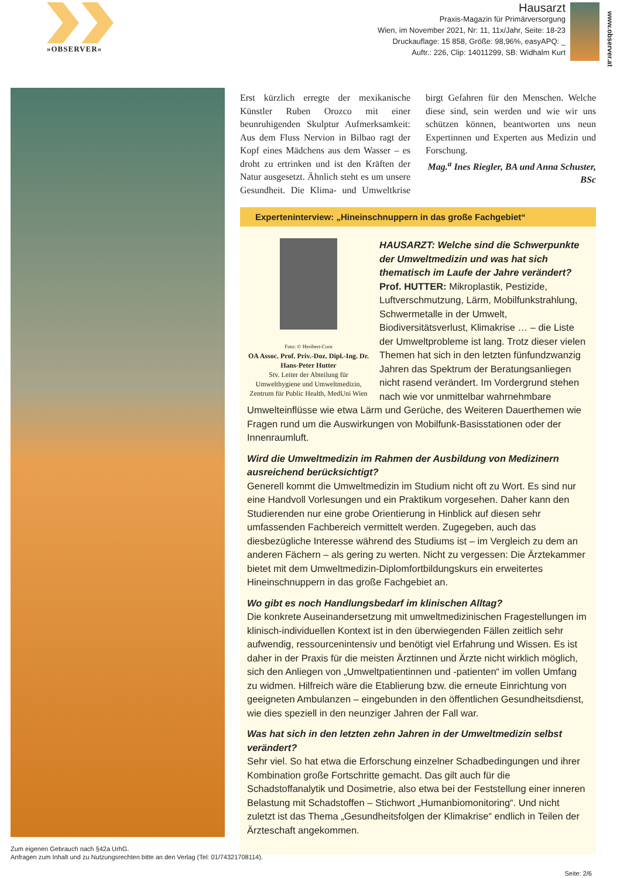»OBSERVER«
Hausarzt
Praxis-Magazin für Primärversorgung
Wien, im November 2021, Nr: 11, 11x/Jahr, Seite: 18-23
Druckauflage: 15 858, Größe: 98,96%, easyAPQ: _
Auftr.: 226, Clip: 14011299, SB: Widhalm Kurt
www.observer.at
Erst kürzlich erregte der mexikanische Künstler Ruben Orozco mit einer beunruhigenden Skulptur Aufmerksamkeit: Aus dem Fluss Nervion in Bilbao ragt der Kopf eines Mädchens aus dem Wasser – es droht zu ertrinken und ist den Kräften der Natur ausgesetzt. Ähnlich steht es um unsere Gesundheit. Die Klima- und Umweltkrise birgt Gefahren für den Menschen. Welche diese sind, sein werden und wie wir uns schützen können, beantworten uns neun Expertinnen und Experten aus Medizin und Forschung.
Mag.<sup>a</sup> Ines Riegler, BA und Anna Schuster, BSc
Experteninterview: „Hineinschnuppern in das große Fachgebiet“
Foto: © Heribert-Corn
OA Assoc. Prof. Priv.-Doz. Dipl.-Ing. Dr. Hans-Peter Hutter
Stv. Leiter der Abteilung für Umwelthygiene und Umweltmedizin, Zentrum für Public Health, MedUni Wien
HAUSARZT: Welche sind die Schwerpunkte der Umweltmedizin und was hat sich thematisch im Laufe der Jahre verändert?
Prof. HUTTER: Mikroplastik, Pestizide, Luftverschmutzung, Lärm, Mobilfunkstrahlung, Schwermetalle in der Umwelt, Biodiversitätsverlust, Klimakrise … – die Liste der Umweltprobleme ist lang. Trotz dieser vielen Themen hat sich in den letzten fünfundzwanzig Jahren das Spektrum der Beratungsanliegen nicht rasend verändert. Im Vordergrund stehen nach wie vor unmittelbar wahrnehmbare Umwelteinflüsse wie etwa Lärm und Gerüche, des Weiteren Dauerthemen wie Fragen rund um die Auswirkungen von Mobilfunk-Basisstationen oder der Innenraumluft.
Wird die Umweltmedizin im Rahmen der Ausbildung von Medizinern ausreichend berücksichtigt?
Generell kommt die Umweltmedizin im Studium nicht oft zu Wort. Es sind nur eine Handvoll Vorlesungen und ein Praktikum vorgesehen. Daher kann den Studierenden nur eine grobe Orientierung in Hinblick auf diesen sehr umfassenden Fachbereich vermittelt werden. Zugegeben, auch das diesbezügliche Interesse während des Studiums ist – im Vergleich zu dem an anderen Fächern – als gering zu werten. Nicht zu vergessen: Die Ärztekammer bietet mit dem Umweltmedizin-Diplomfortbildungskurs ein erweitertes Hineinschnuppern in das große Fachgebiet an.
Wo gibt es noch Handlungsbedarf im klinischen Alltag?
Die konkrete Auseinandersetzung mit umweltmedizinischen Fragestellungen im klinisch-individuellen Kontext ist in den überwiegenden Fällen zeitlich sehr aufwendig, ressourcenintensiv und benötigt viel Erfahrung und Wissen. Es ist daher in der Praxis für die meisten Ärztinnen und Ärzte nicht wirklich möglich, sich den Anliegen von „Umweltpatientinnen und -patienten“ im vollen Umfang zu widmen. Hilfreich wäre die Etablierung bzw. die erneute Einrichtung von geeigneten Ambulanzen – eingebunden in den öffentlichen Gesundheitsdienst, wie dies speziell in den neunziger Jahren der Fall war.
Was hat sich in den letzten zehn Jahren in der Umweltmedizin selbst verändert?
Sehr viel. So hat etwa die Erforschung einzelner Schadbedingungen und ihrer Kombination große Fortschritte gemacht. Das gilt auch für die Schadstoffanalytik und Dosimetrie, also etwa bei der Feststellung einer inneren Belastung mit Schadstoffen – Stichwort „Humanbiomonitoring“. Und nicht zuletzt ist das Thema „Gesundheitsfolgen der Klimakrise“ endlich in Teilen der Ärzteschaft angekommen.
Zum eigenen Gebrauch nach §42a UrhG.
Anfragen zum Inhalt und zu Nutzungsrechten bitte an den Verlag (Tel: 01/74321708114).
Seite: 2/6